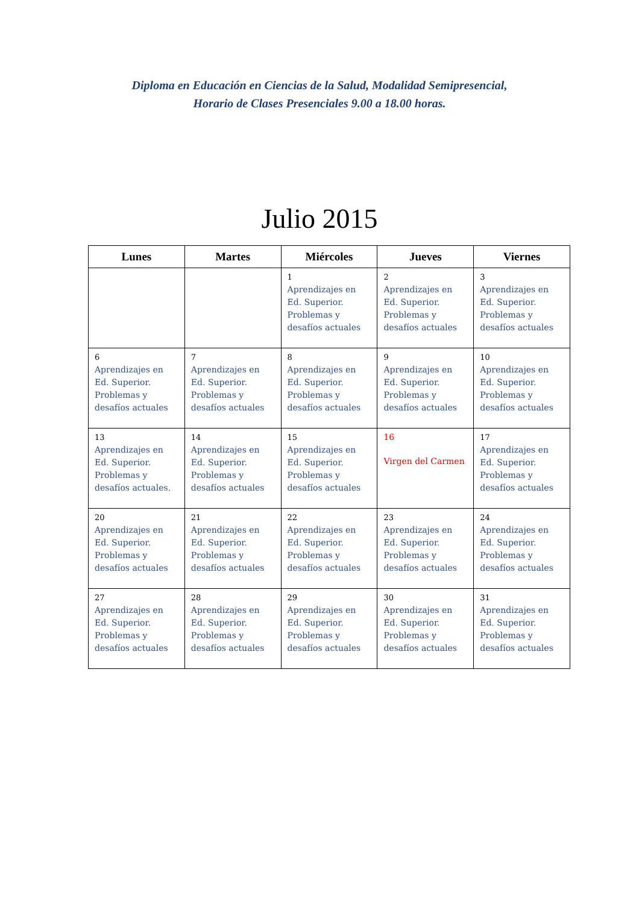Diploma en Educación en Ciencias de la Salud, Modalidad Semipresencial,
Horario de Clases Presenciales 9.00 a 18.00 horas.
Julio 2015
| Lunes | Martes | Miércoles | Jueves | Viernes |
| --- | --- | --- | --- | --- |
| | | 1 Aprendizajes en Ed. Superior. Problemas y desafíos actuales | 2 Aprendizajes en Ed. Superior. Problemas y desafíos actuales | 3 Aprendizajes en Ed. Superior. Problemas y desafíos actuales |
| 6 Aprendizajes en Ed. Superior. Problemas y desafíos actuales | 7 Aprendizajes en Ed. Superior. Problemas y desafíos actuales | 8 Aprendizajes en Ed. Superior. Problemas y desafíos actuales | 9 Aprendizajes en Ed. Superior. Problemas y desafíos actuales | 10 Aprendizajes en Ed. Superior. Problemas y desafíos actuales |
| 13 Aprendizajes en Ed. Superior. Problemas y desafíos actuales. | 14 Aprendizajes en Ed. Superior. Problemas y desafíos actuales | 15 Aprendizajes en Ed. Superior. Problemas y desafíos actuales | 16 Virgen del Carmen | 17 Aprendizajes en Ed. Superior. Problemas y desafíos actuales |
| 20 Aprendizajes en Ed. Superior. Problemas y desafíos actuales | 21 Aprendizajes en Ed. Superior. Problemas y desafíos actuales | 22 Aprendizajes en Ed. Superior. Problemas y desafíos actuales | 23 Aprendizajes en Ed. Superior. Problemas y desafíos actuales | 24 Aprendizajes en Ed. Superior. Problemas y desafíos actuales |
| 27 Aprendizajes en Ed. Superior. Problemas y desafíos actuales | 28 Aprendizajes en Ed. Superior. Problemas y desafíos actuales | 29 Aprendizajes en Ed. Superior. Problemas y desafíos actuales | 30 Aprendizajes en Ed. Superior. Problemas y desafíos actuales | 31 Aprendizajes en Ed. Superior. Problemas y desafíos actuales |